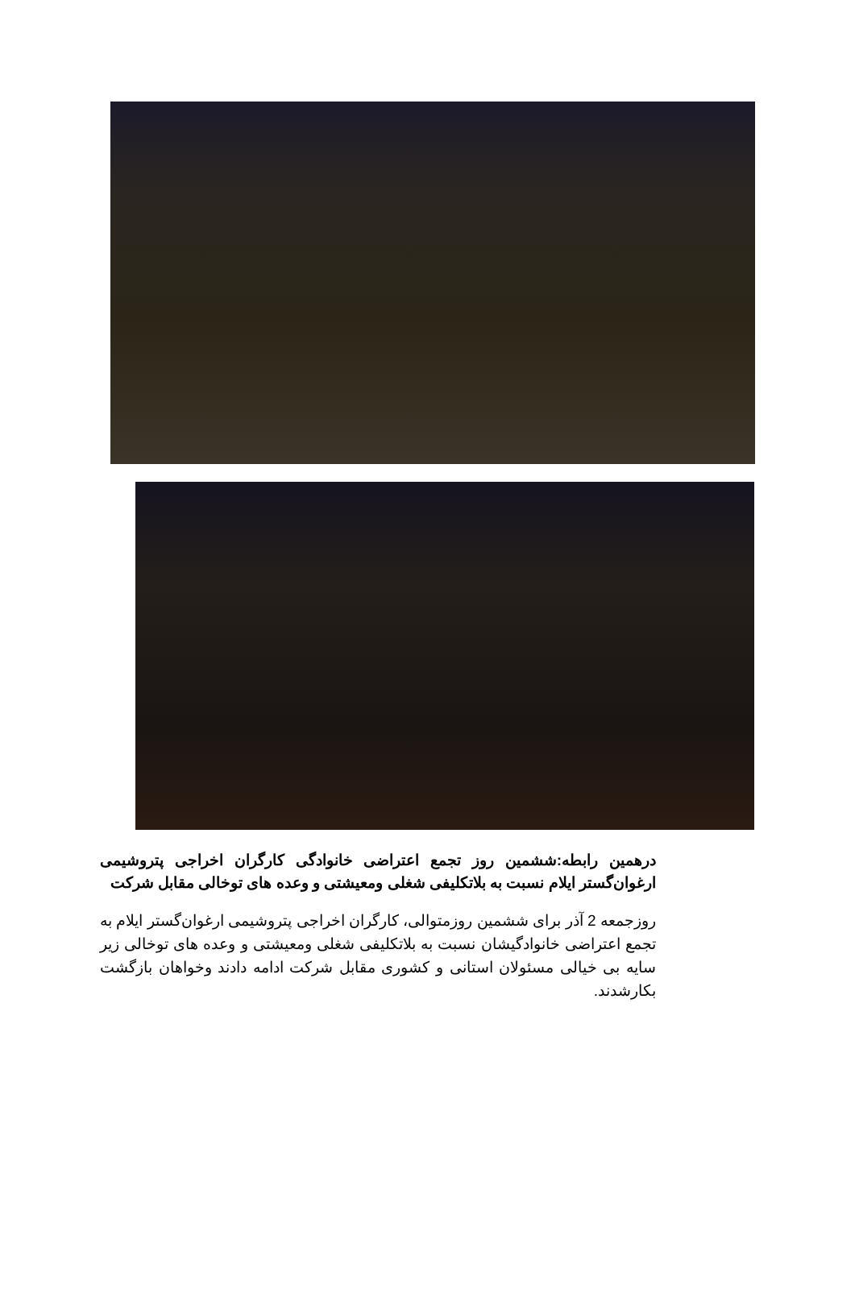درهمین رابطه:ششمین روز تجمع اعتراضی خانوادگی کارگران اخراجی پتروشیمی ارغوان‌گستر ایلام نسبت به بلاتکلیفی شغلی ومعیشتی و وعده های توخالی مقابل شرکت
روزجمعه 2 آذر برای ششمین روزمتوالی، کارگران اخراجی پتروشیمی ارغوان‌گستر ایلام به تجمع اعتراضی خانوادگیشان نسبت به بلاتکلیفی شغلی ومعیشتی و وعده های توخالی زیر سایه بی خیالی مسئولان استانی و کشوری مقابل شرکت ادامه دادند وخواهان بازگشت بکارشدند.